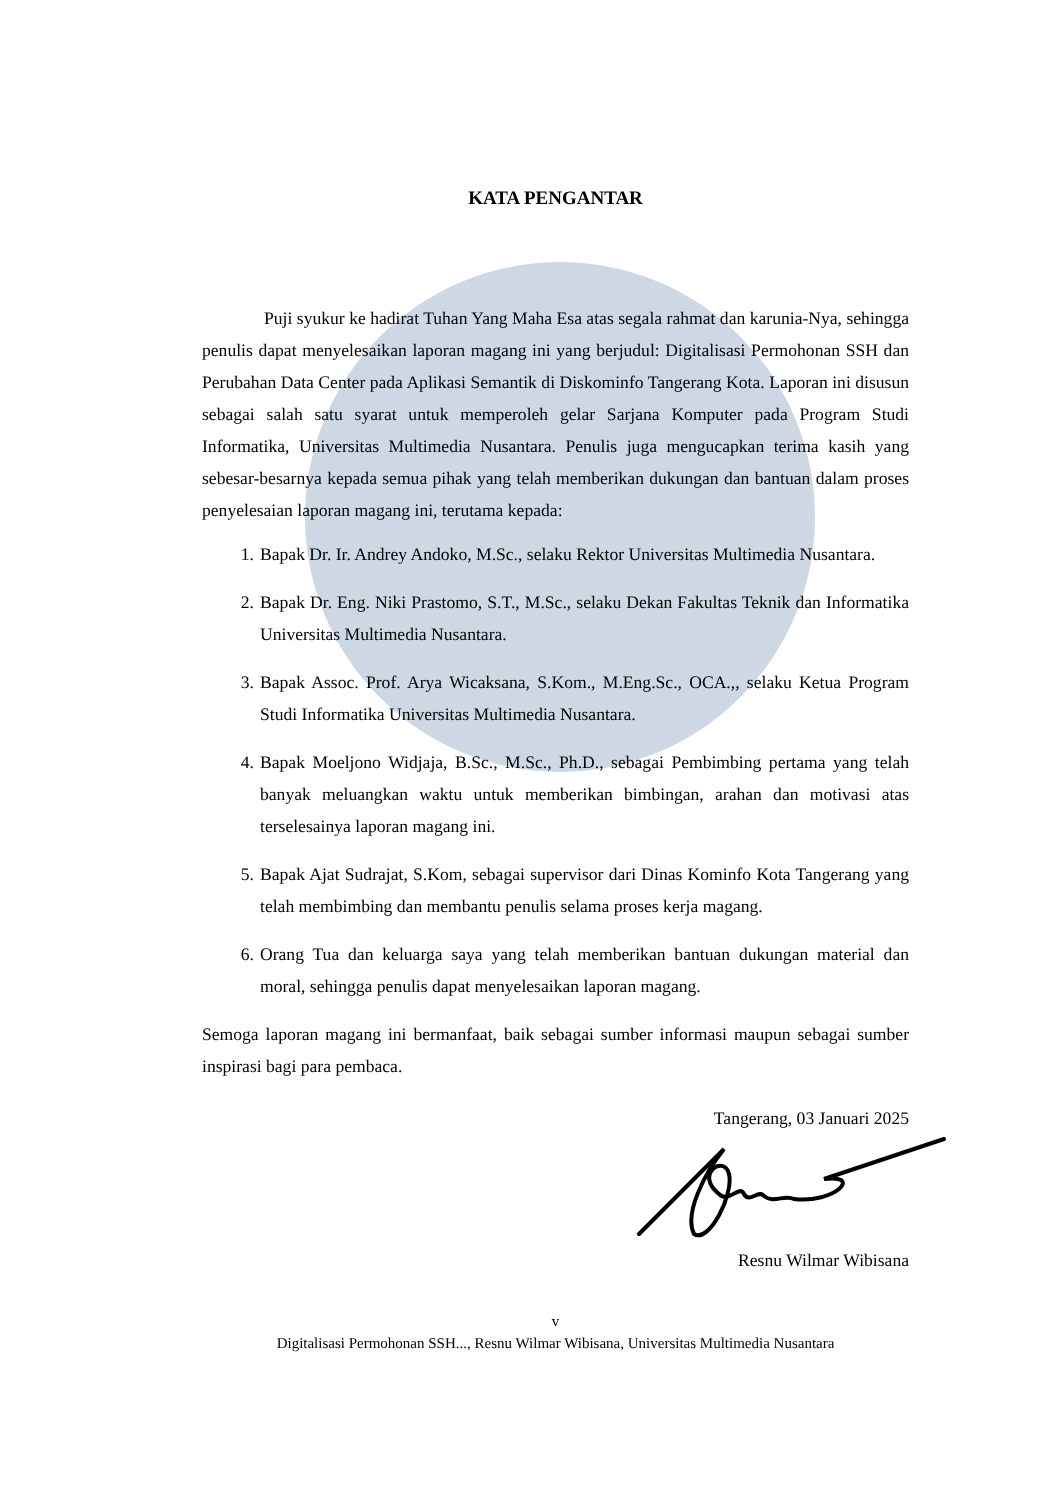KATA PENGANTAR
Puji syukur ke hadirat Tuhan Yang Maha Esa atas segala rahmat dan karunia-Nya, sehingga penulis dapat menyelesaikan laporan magang ini yang berjudul: Digitalisasi Permohonan SSH dan Perubahan Data Center pada Aplikasi Semantik di Diskominfo Tangerang Kota. Laporan ini disusun sebagai salah satu syarat untuk memperoleh gelar Sarjana Komputer pada Program Studi Informatika, Universitas Multimedia Nusantara. Penulis juga mengucapkan terima kasih yang sebesar-besarnya kepada semua pihak yang telah memberikan dukungan dan bantuan dalam proses penyelesaian laporan magang ini, terutama kepada:
1. Bapak Dr. Ir. Andrey Andoko, M.Sc., selaku Rektor Universitas Multimedia Nusantara.
2. Bapak Dr. Eng. Niki Prastomo, S.T., M.Sc., selaku Dekan Fakultas Teknik dan Informatika Universitas Multimedia Nusantara.
3. Bapak Assoc. Prof. Arya Wicaksana, S.Kom., M.Eng.Sc., OCA.,, selaku Ketua Program Studi Informatika Universitas Multimedia Nusantara.
4. Bapak Moeljono Widjaja, B.Sc., M.Sc., Ph.D., sebagai Pembimbing pertama yang telah banyak meluangkan waktu untuk memberikan bimbingan, arahan dan motivasi atas terselesainya laporan magang ini.
5. Bapak Ajat Sudrajat, S.Kom, sebagai supervisor dari Dinas Kominfo Kota Tangerang yang telah membimbing dan membantu penulis selama proses kerja magang.
6. Orang Tua dan keluarga saya yang telah memberikan bantuan dukungan material dan moral, sehingga penulis dapat menyelesaikan laporan magang.
Semoga laporan magang ini bermanfaat, baik sebagai sumber informasi maupun sebagai sumber inspirasi bagi para pembaca.
Tangerang, 03 Januari 2025
Resnu Wilmar Wibisana
v
Digitalisasi Permohonan SSH..., Resnu Wilmar Wibisana, Universitas Multimedia Nusantara